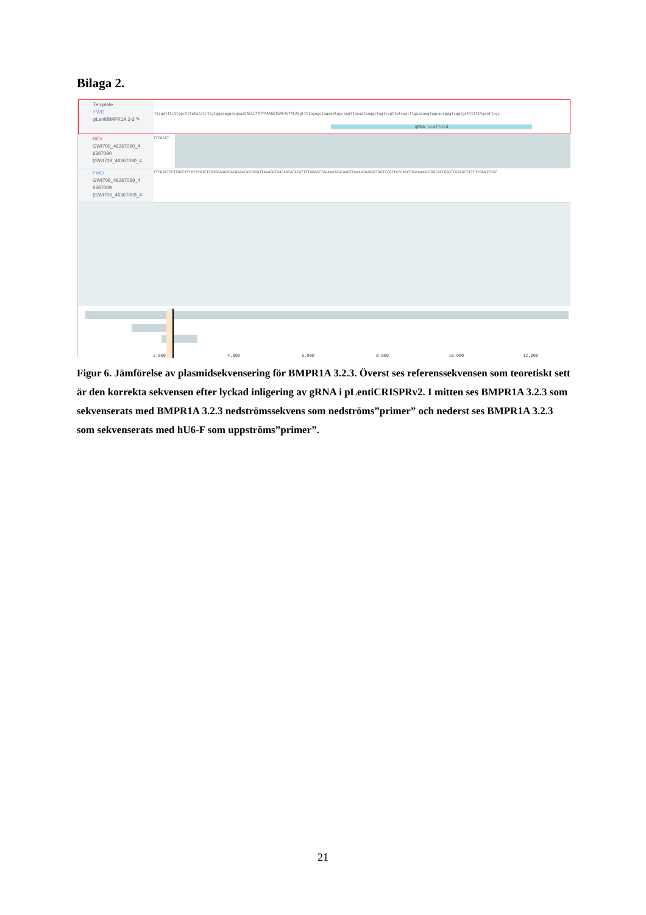Bilaga 2.
Template
FWD
pLentiBMPR1A 3-2 ✎
ttcgatttcttggctttatatatcttgtggaaaggacgaaaCACCGTATTAAAGGTGACAGTACACgttttagagctagaaatagcaagttaaaataaggctagtccgttatcaacttgaaaaagtggcaccgagtcggtgctttttttgaattcgc
gRNA scaffold
REV
GWI709_46367090_4
6367090
(GWI709_46367090_4
TTCGATT
FWD
GWI706_46367069_4
6367069
(GWI706_46367069_4
TTCGATTTCTTGGCTTTATATATCTTGTGGAAAGGACGAAACACCGTATTAAAGGTGACAGTACACGTTTTAGAGCTAGAAATAGCAAGTTAAAATAAGGCTAGTCCGTTATCAACTTGAAAAAGTGGCACCGAGTCGGTGCTTTTTTGAATTCGC
2,000 4,000 6,000 8,000 10,000 12,000
Figur 6. Jämförelse av plasmidsekvensering för BMPR1A 3.2.3. Överst ses referenssekvensen som teoretiskt sett är den korrekta sekvensen efter lyckad inligering av gRNA i pLentiCRISPRv2. I mitten ses BMPR1A 3.2.3 som sekvenserats med BMPR1A 3.2.3 nedströmssekvens som nedströms”primer” och nederst ses BMPR1A 3.2.3 som sekvenserats med hU6-F som uppströms”primer”.
21